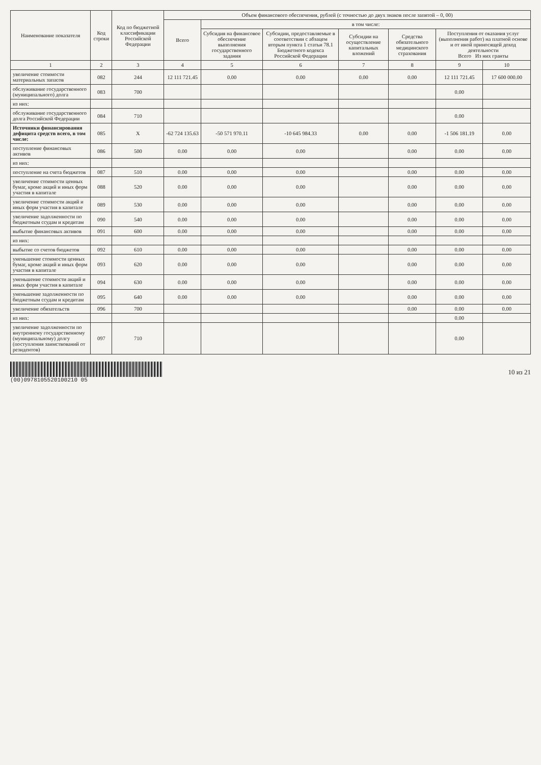| Наименование показателя | Код строки | Код по бюджетной классификации Российской Федерации | Объем финансового обеспечения, рублей (с точностью до двух знаков после запятой – 0, 00) | | | | | | |
| --- | --- | --- | --- | --- | --- | --- | --- | --- | --- |
| | | | Всего | в том числе: | | | | | |
| | | | | Субсидия на финансовое обеспечение выполнения государственного задания | Субсидии, предоставляемые в соответствии с абзацем вторым пункта 1 статьи 78.1 Бюджетного кодекса Российской Федерации | Субсидии на осуществление капитальных вложений | Средства обязательного медицинского страхования | Поступления от оказания услуг (выполнения работ) на платной основе и от иной приносящей доход деятельности Всего Из них гранты | |
| 1 | 2 | 3 | 4 | 5 | 6 | 7 | 8 | 9 | 10 |
| увеличение стоимости материальных запасов | 082 | 244 | 12 111 721.45 | 0.00 | 0.00 | 0.00 | 0.00 | 12 111 721.45 | 17 600 000.00 |
| обслуживание государственного (муниципального) долга | 083 | 700 | | | | | | 0.00 | |
| из них: | | | | | | | | | |
| обслуживание государственного долга Российской Федерации | 084 | 710 | | | | | | 0.00 | |
| Источники финансирования дефицита средств всего, в том числе: | 085 | X | -62 724 135.63 | -50 571 970.11 | -10 645 984.33 | 0.00 | 0.00 | -1 506 181.19 | 0.00 |
| поступление финансовых активов | 086 | 500 | 0.00 | 0.00 | 0.00 | | 0.00 | 0.00 | 0.00 |
| из них: | | | | | | | | | |
| поступление на счета бюджетов | 087 | 510 | 0.00 | 0.00 | 0.00 | | 0.00 | 0.00 | 0.00 |
| увеличение стоимости ценных бумаг, кроме акций и иных форм участия в капитале | 088 | 520 | 0.00 | 0.00 | 0.00 | | 0.00 | 0.00 | 0.00 |
| увеличение стоимости акций и иных форм участия в капитале | 089 | 530 | 0.00 | 0.00 | 0.00 | | 0.00 | 0.00 | 0.00 |
| увеличение задолженности по бюджетным ссудам и кредитам | 090 | 540 | 0.00 | 0.00 | 0.00 | | 0.00 | 0.00 | 0.00 |
| выбытие финансовых активов | 091 | 600 | 0.00 | 0.00 | 0.00 | | 0.00 | 0.00 | 0.00 |
| из них: | | | | | | | | | |
| выбытие со счетов бюджетов | 092 | 610 | 0.00 | 0.00 | 0.00 | | 0.00 | 0.00 | 0.00 |
| уменьшение стоимости ценных бумаг, кроме акций и иных форм участия в капитале | 093 | 620 | 0.00 | 0.00 | 0.00 | | 0.00 | 0.00 | 0.00 |
| уменьшение стоимости акций и иных форм участия в капитале | 094 | 630 | 0.00 | 0.00 | 0.00 | | 0.00 | 0.00 | 0.00 |
| уменьшение задолженности по бюджетным ссудам и кредитам | 095 | 640 | 0.00 | 0.00 | 0.00 | | 0.00 | 0.00 | 0.00 |
| увеличение обязательств | 096 | 700 | | | | | 0.00 | 0.00 | 0.00 |
| из них: | | | | | | | | 0.00 | |
| увеличение задолженности по внутреннему государственному (муниципальному) долгу (поступления заимствований от резидентов) | 097 | 710 | | | | | | 0.00 | |
(00)0978105520100210 05
10 из 21